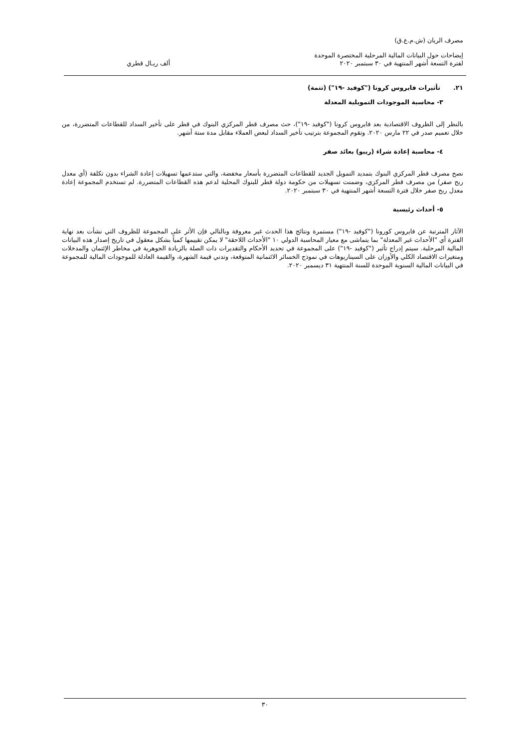مصرف الريان (ش.م.ع.ق)
إيضاحات حول البيانات المالية المرحلية المختصرة الموحدة
لفترة التسعة أشهر المنتهية في ٣٠ سبتمبر ٢٠٢٠ ألف ريـال قطري
٢١. تأثيرات فايروس كرونا ("كوفيد -١٩") (تتمة)
٣- محاسبة الموجودات التمويلية المعدلة
بالنظر إلى الظروف الاقتصادية بعد فايروس كرونا ("كوفيد -١٩")، حث مصرف قطر المركزي البنوك في قطر على تأخير السداد للقطاعات المتضررة، من خلال تعميم صدر في ٢٢ مارس ٢٠٢٠. وتقوم المجموعة بترتيب تأخير السداد لبعض العملاء مقابل مدة ستة أشهر.
٤- محاسبة إعادة شراء (ريبو) بعائد صفر
نصح مصرف قطر المركزي البنوك بتمديد التمويل الجديد للقطاعات المتضررة بأسعار مخفضة، والتي ستدعمها تسهيلات إعادة الشراء بدون تكلفة (أي معدل ربح صفر) من مصرف قطر المركزي، وضمنت تسهيلات من حكومة دولة قطر للبنوك المحلية لدعم هذه القطاعات المتضررة. لم تستخدم المجموعة إعادة معدل ربح صفر خلال فترة التسعة أشهر المنتهية في ٣٠ سبتمبر ٢٠٢٠.
٥- أحداث رئيسية
الآثار المترتبة عن فايروس كورونا ("كوفيد -١٩") مستمرة ونتائج هذا الحدث غير معروفة وبالتالي فإن الأثر على المجموعة للظروف التي نشأت بعد نهاية الفترة أي "الأحداث غير المعدلة" بما يتماشى مع معيار المحاسبة الدولي ١٠ "الأحداث اللاحقة" لا يمكن تقييمها كمياً بشكل معقول في تاريخ إصدار هذه البيانات المالية المرحلية. سيتم إدراج تأثير ("كوفيد -١٩") على المجموعة في تحديد الأحكام والتقديرات ذات الصلة بالزيادة الجوهرية في مخاطر الإئتمان والمدخلات ومتغيرات الاقتصاد الكلي والأوزان على السيناريوهات في نموذج الخسائر الائتمانية المتوقعة، وتدني قيمة الشهرة، والقيمة العادلة للموجودات المالية للمجموعة في البيانات المالية السنوية الموحدة للسنة المنتهية ٣١ ديسمبر ٢٠٢٠.
٣٠